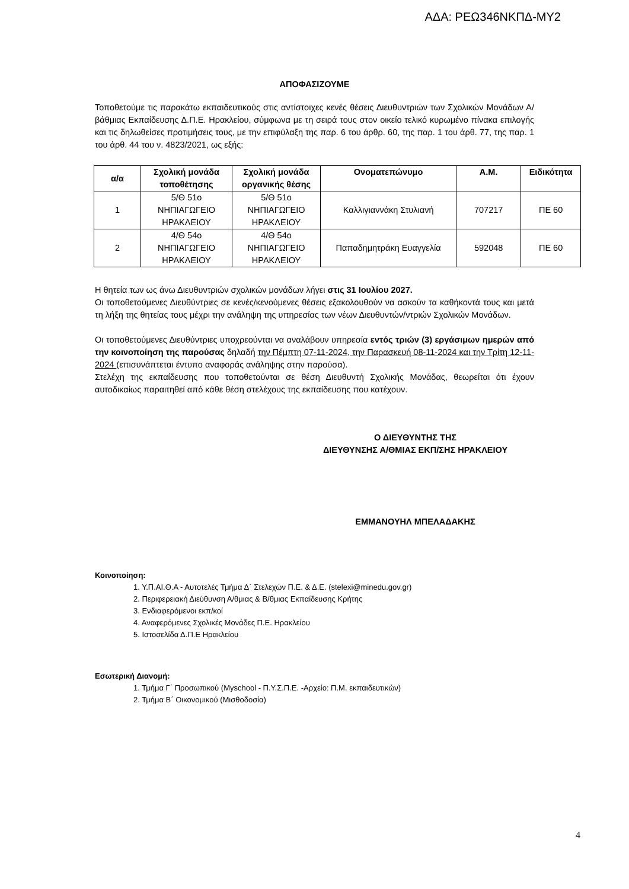ΑΔΑ: ΡΕΩ346ΝΚΠΔ-ΜΥ2
ΑΠΟΦΑΣΙΖΟΥΜΕ
Τοποθετούμε τις παρακάτω εκπαιδευτικούς στις αντίστοιχες κενές θέσεις Διευθυντριών των Σχολικών Μονάδων Α/βάθμιας Εκπαίδευσης Δ.Π.Ε. Ηρακλείου, σύμφωνα με τη σειρά τους στον οικείο τελικό κυρωμένο πίνακα επιλογής και τις δηλωθείσες προτιμήσεις τους, με την επιφύλαξη της παρ. 6 του άρθρ. 60, της παρ. 1 του άρθ. 77, της παρ. 1 του άρθ. 44 του ν. 4823/2021, ως εξής:
| α/α | Σχολική μονάδα τοποθέτησης | Σχολική μονάδα οργανικής θέσης | Ονοματεπώνυμο | Α.Μ. | Ειδικότητα |
| --- | --- | --- | --- | --- | --- |
| 1 | 5/Θ 51ο ΝΗΠΙΑΓΩΓΕΙΟ ΗΡΑΚΛΕΙΟΥ | 5/Θ 51ο ΝΗΠΙΑΓΩΓΕΙΟ ΗΡΑΚΛΕΙΟΥ | Καλλιγιαννάκη Στυλιανή | 707217 | ΠΕ 60 |
| 2 | 4/Θ 54ο ΝΗΠΙΑΓΩΓΕΙΟ ΗΡΑΚΛΕΙΟΥ | 4/Θ 54ο ΝΗΠΙΑΓΩΓΕΙΟ ΗΡΑΚΛΕΙΟΥ | Παπαδημητράκη Ευαγγελία | 592048 | ΠΕ 60 |
Η θητεία των ως άνω Διευθυντριών σχολικών μονάδων λήγει στις 31 Ιουλίου 2027.
Οι τοποθετούμενες Διευθύντριες σε κενές/κενούμενες θέσεις εξακολουθούν να ασκούν τα καθήκοντά τους και μετά τη λήξη της θητείας τους μέχρι την ανάληψη της υπηρεσίας των νέων Διευθυντών/ντριών Σχολικών Μονάδων.
Οι τοποθετούμενες Διευθύντριες υποχρεούνται να αναλάβουν υπηρεσία εντός τριών (3) εργάσιμων ημερών από την κοινοποίηση της παρούσας δηλαδή την Πέμπτη 07-11-2024, την Παρασκευή 08-11-2024 και την Τρίτη 12-11-2024 (επισυνάπτεται έντυπο αναφοράς ανάληψης στην παρούσα).
Στελέχη της εκπαίδευσης που τοποθετούνται σε θέση Διευθυντή Σχολικής Μονάδας, θεωρείται ότι έχουν αυτοδικαίως παραιτηθεί από κάθε θέση στελέχους της εκπαίδευσης που κατέχουν.
Ο ΔΙΕΥΘΥΝΤΗΣ ΤΗΣ
ΔΙΕΥΘΥΝΣΗΣ Α/ΘΜΙΑΣ ΕΚΠ/ΣΗΣ ΗΡΑΚΛΕΙΟΥ
ΕΜΜΑΝΟΥΗΛ ΜΠΕΛΑΔΑΚΗΣ
Κοινοποίηση:
1. Υ.Π.ΑΙ.Θ.Α - Αυτοτελές Τμήμα Δ΄ Στελεχών Π.Ε. & Δ.Ε. (stelexi@minedu.gov.gr)
2. Περιφερειακή Διεύθυνση Α/θμιας & Β/θμιας Εκπαίδευσης Κρήτης
3. Ενδιαφερόμενοι εκπ/κοί
4. Αναφερόμενες Σχολικές Μονάδες Π.Ε. Ηρακλείου
5. Ιστοσελίδα Δ.Π.Ε Ηρακλείου
Εσωτερική Διανομή:
1. Τμήμα Γ΄ Προσωπικού (Myschool - Π.Υ.Σ.Π.Ε. -Αρχείο: Π.Μ. εκπαιδευτικών)
2. Τμήμα Β΄ Οικονομικού (Μισθοδοσία)
4